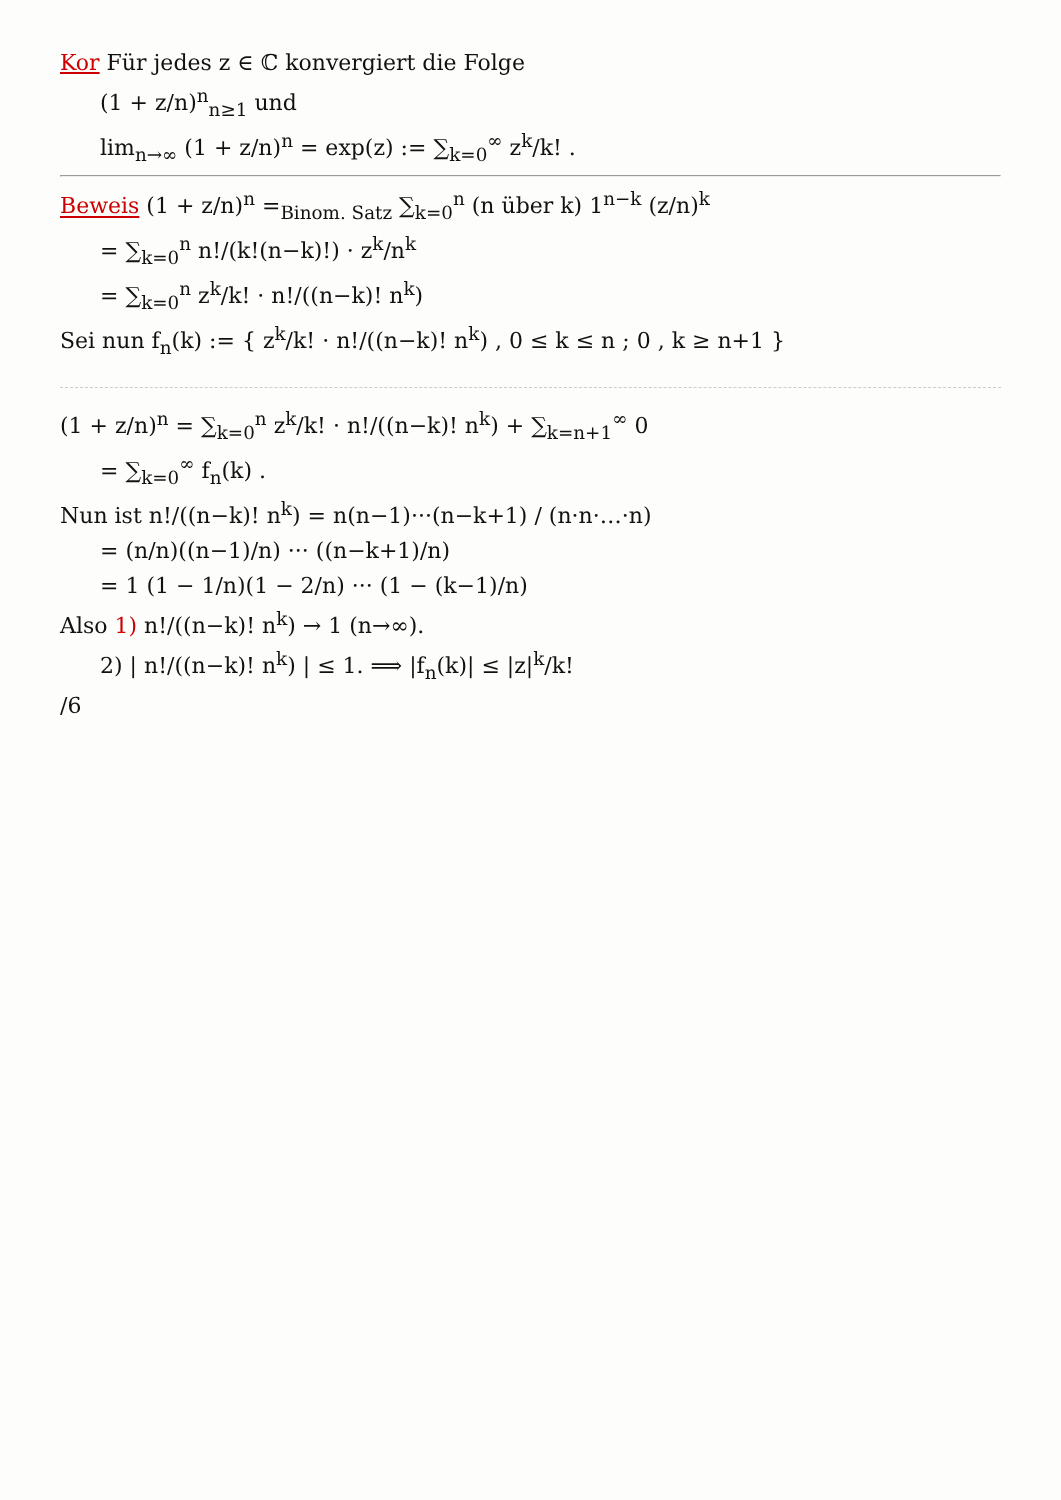Kor Für jedes z ∈ ℂ konvergiert die Folge
(1 + z/n)<sup>n</sup><sub>n≥1</sub> und
lim<sub>n→∞</sub> (1 + z/n)<sup>n</sup> = exp(z) := ∑<sub>k=0</sub><sup>∞</sup> z<sup>k</sup>/k! .
Beweis (1 + z/n)<sup>n</sup> =<sub>Binom. Satz</sub> ∑<sub>k=0</sub><sup>n</sup> (n über k) 1<sup>n−k</sup> (z/n)<sup>k</sup>
= ∑<sub>k=0</sub><sup>n</sup> n!/(k!(n−k)!) · z<sup>k</sup>/n<sup>k</sup>
= ∑<sub>k=0</sub><sup>n</sup> z<sup>k</sup>/k! · n!/((n−k)! n<sup>k</sup>)
Sei nun f<sub>n</sub>(k) := { z<sup>k</sup>/k! · n!/((n−k)! n<sup>k</sup>) , 0 ≤ k ≤ n ; 0 , k ≥ n+1 }
(1 + z/n)<sup>n</sup> = ∑<sub>k=0</sub><sup>n</sup> z<sup>k</sup>/k! · n!/((n−k)! n<sup>k</sup>) + ∑<sub>k=n+1</sub><sup>∞</sup> 0
= ∑<sub>k=0</sub><sup>∞</sup> f<sub>n</sub>(k) .
Nun ist n!/((n−k)! n<sup>k</sup>) = n(n−1)···(n−k+1) / (n·n·…·n)
= (n/n)((n−1)/n) ··· ((n−k+1)/n)
= 1 (1 − 1/n)(1 − 2/n) ··· (1 − (k−1)/n)
Also 1) n!/((n−k)! n<sup>k</sup>) → 1 (n→∞).
2) | n!/((n−k)! n<sup>k</sup>) | ≤ 1. ⟹ |f<sub>n</sub>(k)| ≤ |z|<sup>k</sup>/k!
/6